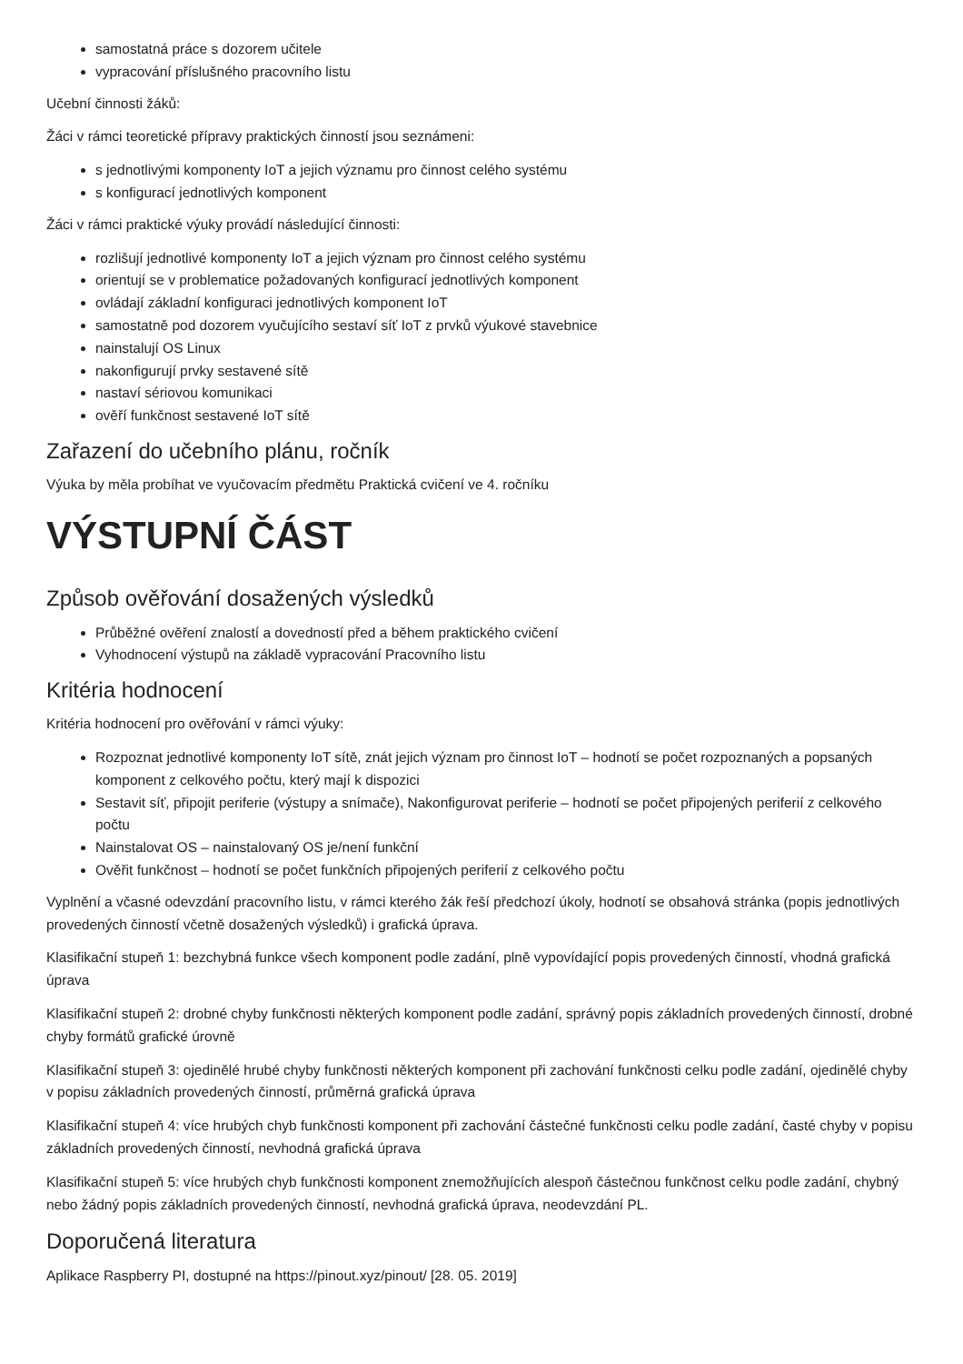samostatná práce s dozorem učitele
vypracování příslušného pracovního listu
Učební činnosti žáků:
Žáci v rámci teoretické přípravy praktických činností jsou seznámeni:
s jednotlivými komponenty IoT a jejich významu pro činnost celého systému
s konfigurací jednotlivých komponent
Žáci v rámci praktické výuky provádí následující činnosti:
rozlišují jednotlivé komponenty IoT a jejich význam pro činnost celého systému
orientují se v problematice požadovaných konfigurací jednotlivých komponent
ovládají základní konfiguraci jednotlivých komponent IoT
samostatně pod dozorem vyučujícího sestaví síť IoT z prvků výukové stavebnice
nainstalují OS Linux
nakonfigurují prvky sestavené sítě
nastaví sériovou komunikaci
ověří funkčnost sestavené IoT sítě
Zařazení do učebního plánu, ročník
Výuka by měla probíhat ve vyučovacím předmětu Praktická cvičení ve 4. ročníku
VÝSTUPNÍ ČÁST
Způsob ověřování dosažených výsledků
Průběžné ověření znalostí a dovedností před a během praktického cvičení
Vyhodnocení výstupů na základě vypracování Pracovního listu
Kritéria hodnocení
Kritéria hodnocení pro ověřování v rámci výuky:
Rozpoznat jednotlivé komponenty IoT sítě, znát jejich význam pro činnost IoT – hodnotí se počet rozpoznaných a popsaných komponent z celkového počtu, který mají k dispozici
Sestavit síť, připojit periferie (výstupy a snímače), Nakonfigurovat periferie – hodnotí se počet připojených periferií z celkového počtu
Nainstalovat OS – nainstalovaný OS je/není funkční
Ověřit funkčnost – hodnotí se počet funkčních připojených periferií z celkového počtu
Vyplnění a včasné odevzdání pracovního listu, v rámci kterého žák řeší předchozí úkoly, hodnotí se obsahová stránka (popis jednotlivých provedených činností včetně dosažených výsledků) i grafická úprava.
Klasifikační stupeň 1: bezchybná funkce všech komponent podle zadání, plně vypovídající popis provedených činností, vhodná grafická úprava
Klasifikační stupeň 2: drobné chyby funkčnosti některých komponent podle zadání, správný popis základních provedených činností, drobné chyby formátů grafické úrovně
Klasifikační stupeň 3: ojedinělé hrubé chyby funkčnosti některých komponent při zachování funkčnosti celku podle zadání, ojedinělé chyby v popisu základních provedených činností, průměrná grafická úprava
Klasifikační stupeň 4: více hrubých chyb funkčnosti komponent při zachování částečné funkčnosti celku podle zadání, časté chyby v popisu základních provedených činností, nevhodná grafická úprava
Klasifikační stupeň 5: více hrubých chyb funkčnosti komponent znemožňujících alespoň částečnou funkčnost celku podle zadání, chybný nebo žádný popis základních provedených činností, nevhodná grafická úprava, neodevzdání PL.
Doporučená literatura
Aplikace Raspberry PI, dostupné na https://pinout.xyz/pinout/ [28. 05. 2019]